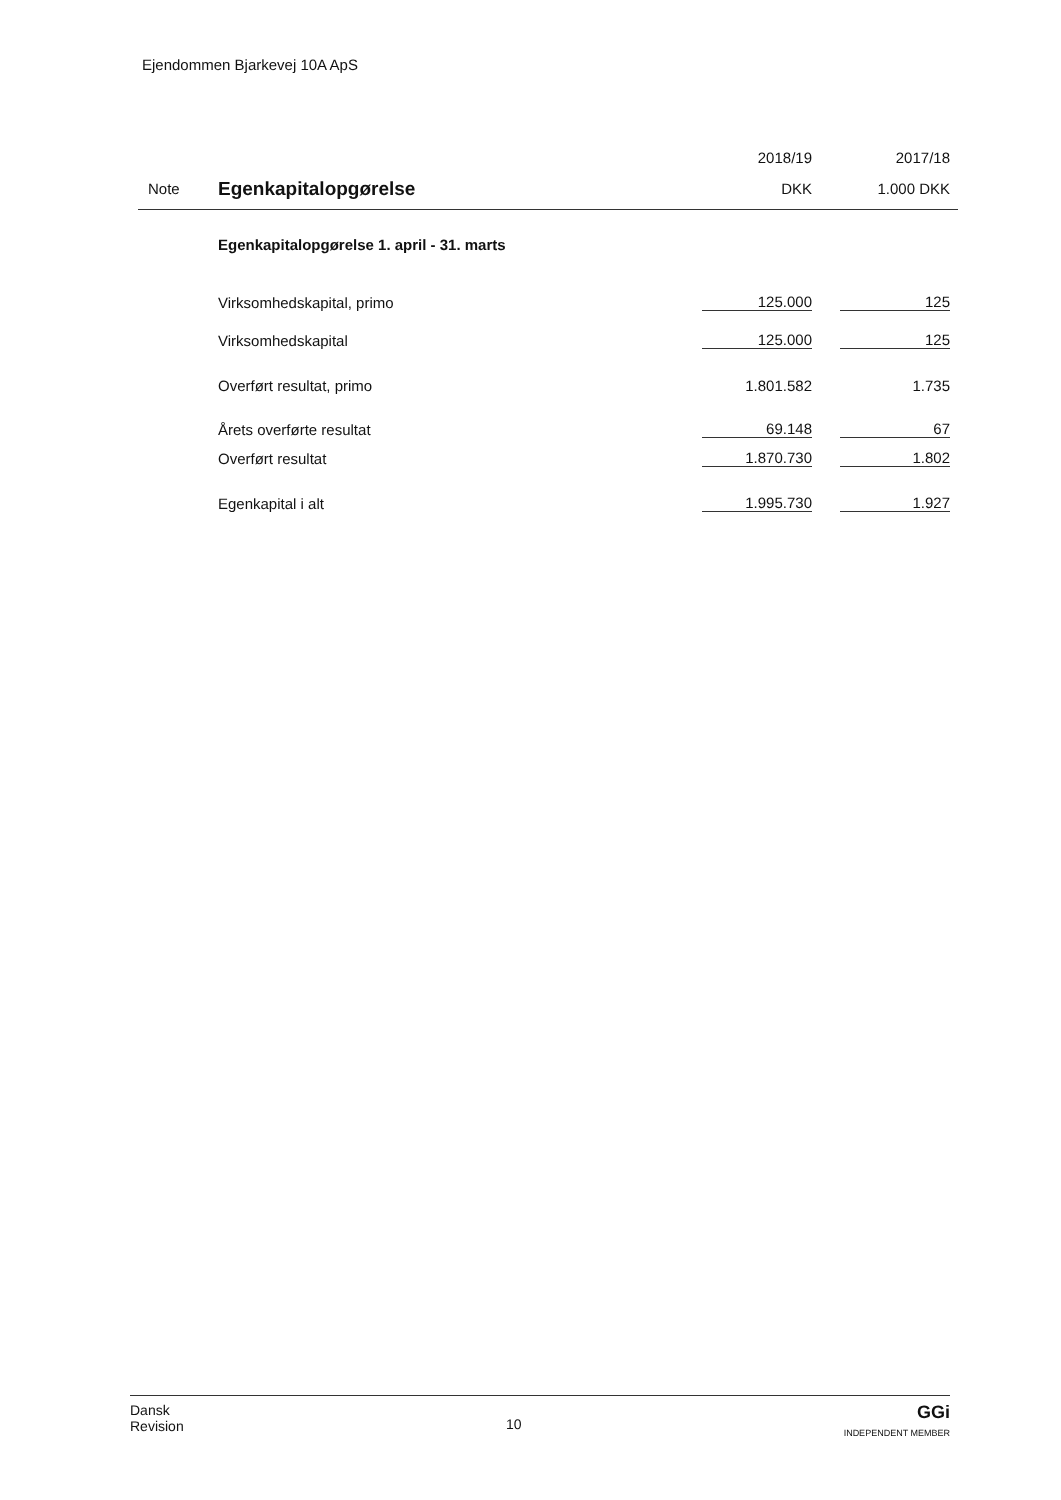Ejendommen Bjarkevej 10A ApS
| | | 2018/19 | 2017/18 |
| --- | --- | --- | --- |
| Note | Egenkapitalopgørelse | DKK | 1.000 DKK |
| | Egenkapitalopgørelse 1. april - 31. marts | | |
| | Virksomhedskapital, primo | 125.000 | 125 |
| | Virksomhedskapital | 125.000 | 125 |
| | Overført resultat, primo | 1.801.582 | 1.735 |
| | Årets overførte resultat | 69.148 | 67 |
| | Overført resultat | 1.870.730 | 1.802 |
| | Egenkapital i alt | 1.995.730 | 1.927 |
Dansk
Revision
10
GGi
INDEPENDENT MEMBER